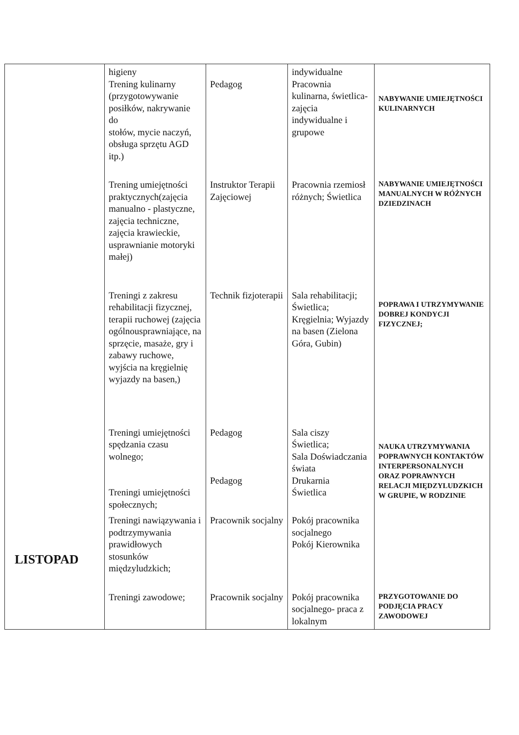| LISTOPAD | higieny Trening kulinarny (przygotowywanie posiłków, nakrywanie do stołów, mycie naczyń, obsługa sprzętu AGD itp.) | Pedagog | indywidualne Pracownia kulinarna, świetlica- zajęcia indywidualne i grupowe | NABYWANIE UMIEJĘTNOŚCI KULINARNYCH |
| | Trening umiejętności praktycznych(zajęcia manualno - plastyczne, zajęcia techniczne, zajęcia krawieckie, usprawnianie motoryki małej) | Instruktor Terapii Zajęciowej | Pracownia rzemiosł różnych; Świetlica | NABYWANIE UMIEJĘTNOŚCI MANUALNYCH W RÓŻNYCH DZIEDZINACH |
| | Treningi z zakresu rehabilitacji fizycznej, terapii ruchowej (zajęcia ogólnousprawniające, na sprzęcie, masaże, gry i zabawy ruchowe, wyjścia na kręgielnię wyjazdy na basen,) | Technik fizjoterapii | Sala rehabilitacji; Świetlica; Kręgielnia; Wyjazdy na basen (Zielona Góra, Gubin) | POPRAWA I UTRZYMYWANIE DOBREJ KONDYCJI FIZYCZNEJ; |
| | Treningi umiejętności spędzania czasu wolnego; Treningi umiejętności społecznych; | Pedagog Pedagog | Sala ciszy Świetlica; Sala Doświadczania świata Drukarnia Świetlica | NAUKA UTRZYMYWANIA POPRAWNYCH KONTAKTÓW INTERPERSONALNYCH ORAZ POPRAWNYCH RELACJI MIĘDZYLUDZKICH W GRUPIE, W RODZINIE |
| | Treningi nawiązywania i podtrzymywania prawidłowych stosunków międzyludzkich; | Pracownik socjalny | Pokój pracownika socjalnego Pokój Kierownika | |
| | Treningi zawodowe; | Pracownik socjalny | Pokój pracownika socjalnego- praca z lokalnym | PRZYGOTOWANIE DO PODJĘCIA PRACY ZAWODOWEJ |